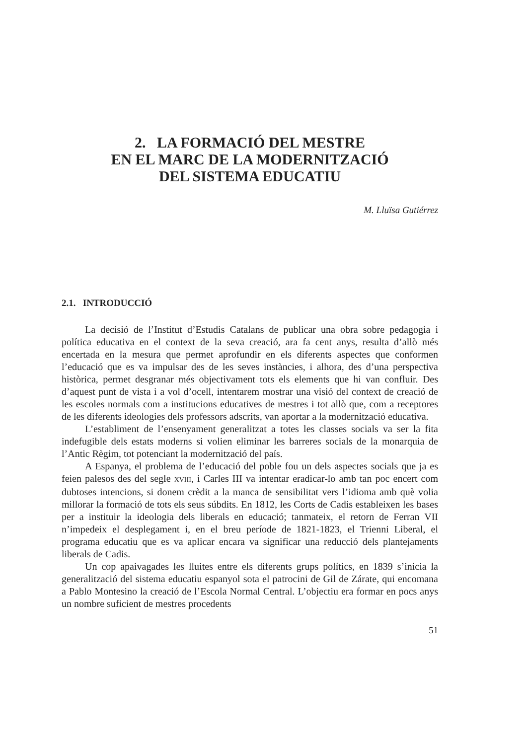2. LA FORMACIÓ DEL MESTRE
EN EL MARC DE LA MODERNITZACIÓ
DEL SISTEMA EDUCATIU
M. Lluïsa Gutiérrez
2.1. INTRODUCCIÓ
La decisió de l’Institut d’Estudis Catalans de publicar una obra sobre pedagogia i política educativa en el context de la seva creació, ara fa cent anys, resulta d’allò més encertada en la mesura que permet aprofundir en els diferents aspectes que conformen l’educació que es va impulsar des de les seves instàncies, i alhora, des d’una perspectiva històrica, permet desgranar més objectivament tots els elements que hi van confluir. Des d’aquest punt de vista i a vol d’ocell, intentarem mostrar una visió del context de creació de les escoles normals com a institucions educatives de mestres i tot allò que, com a receptores de les diferents ideologies dels professors adscrits, van aportar a la modernització educativa.
L’establiment de l’ensenyament generalitzat a totes les classes socials va ser la fita indefugible dels estats moderns si volien eliminar les barreres socials de la monarquia de l’Antic Règim, tot potenciant la modernització del país.
A Espanya, el problema de l’educació del poble fou un dels aspectes socials que ja es feien palesos des del segle XVIII, i Carles III va intentar eradicar-lo amb tan poc encert com dubtoses intencions, si donem crèdit a la manca de sensibilitat vers l’idioma amb què volia millorar la formació de tots els seus súbdits. En 1812, les Corts de Cadis estableixen les bases per a instituir la ideologia dels liberals en educació; tanmateix, el retorn de Ferran VII n’impedeix el desplegament i, en el breu període de 1821-1823, el Trienni Liberal, el programa educatiu que es va aplicar encara va significar una reducció dels plantejaments liberals de Cadis.
Un cop apaivagades les lluites entre els diferents grups polítics, en 1839 s’inicia la generalització del sistema educatiu espanyol sota el patrocini de Gil de Zárate, qui encomana a Pablo Montesino la creació de l’Escola Normal Central. L’objectiu era formar en pocs anys un nombre suficient de mestres procedents
51